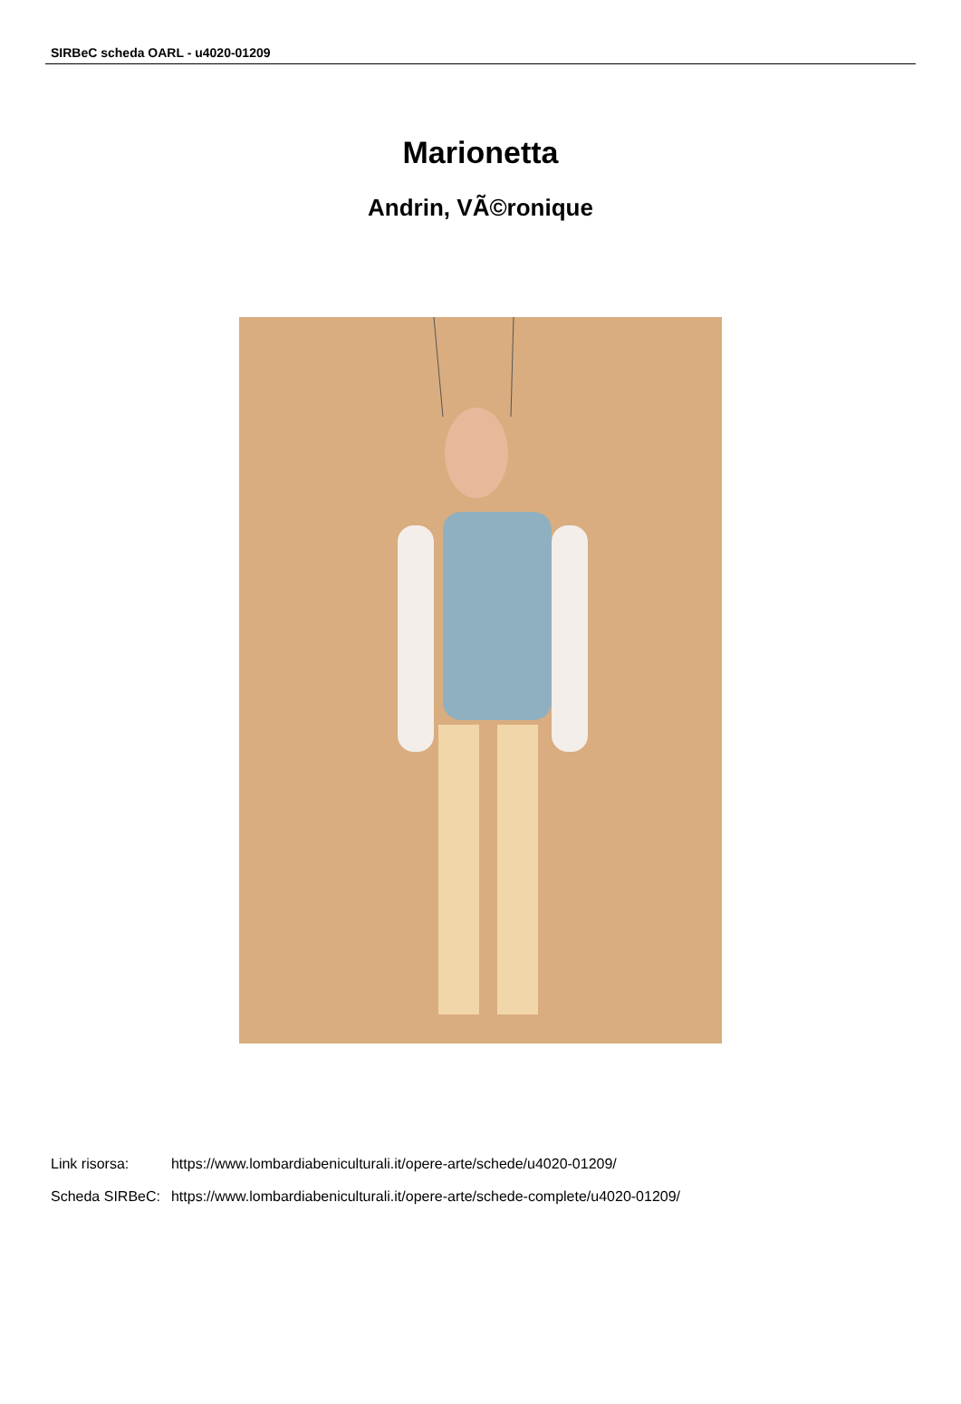SIRBeC scheda OARL - u4020-01209
Marionetta
Andrin, VÃ©ronique
| Link risorsa: | https://www.lombardiabeniculturali.it/opere-arte/schede/u4020-01209/ |
| Scheda SIRBeC: | https://www.lombardiabeniculturali.it/opere-arte/schede-complete/u4020-01209/ |